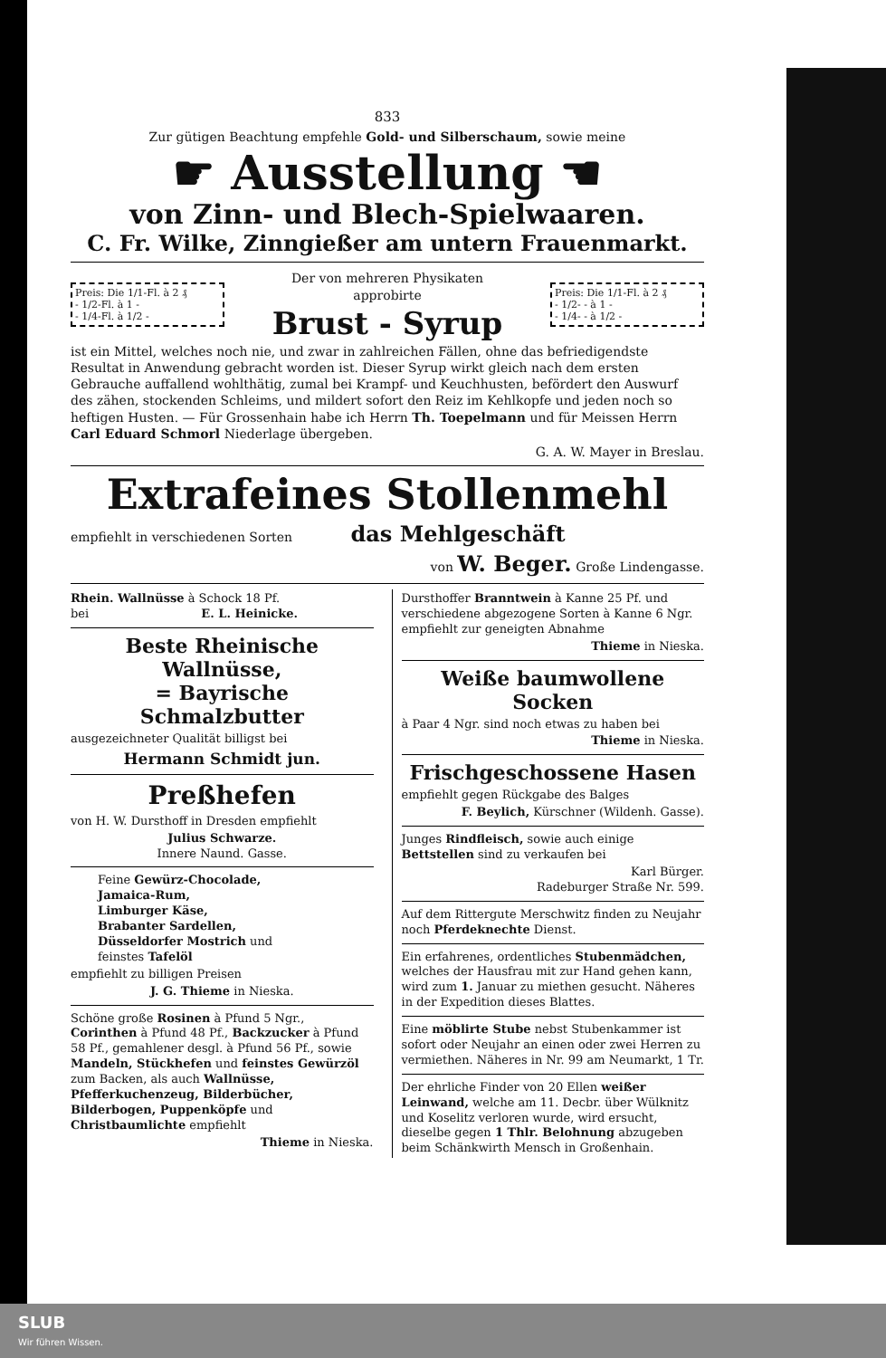833
Zur gütigen Beachtung empfehle Gold- und Silberschaum, sowie meine
☛ Ausstellung ☚
von Zinn- und Blech-Spielwaaren.
C. Fr. Wilke, Zinngießer am untern Frauenmarkt.
Preis: Die 1/1-Fl. à 2 ₰
- 1/2-Fl. à 1 -
- 1/4-Fl. à 1/2 -
Der von mehreren Physikaten
approbirte
Brust - Syrup
Preis: Die 1/1-Fl. à 2 ₰
- 1/2- - à 1 -
- 1/4- - à 1/2 -
ist ein Mittel, welches noch nie, und zwar in zahlreichen Fällen, ohne das befriedigendste Resultat in Anwendung gebracht worden ist. Dieser Syrup wirkt gleich nach dem ersten Gebrauche auffallend wohlthätig, zumal bei Krampf- und Keuchhusten, befördert den Auswurf des zähen, stockenden Schleims, und mildert sofort den Reiz im Kehlkopfe und jeden noch so heftigen Husten. — Für Grossenhain habe ich Herrn Th. Toepelmann und für Meissen Herrn Carl Eduard Schmorl Niederlage übergeben.
G. A. W. Mayer in Breslau.
Extrafeines Stollenmehl
empfiehlt in verschiedenen Sorten das Mehlgeschäft
von W. Beger. Große Lindengasse.
Rhein. Wallnüsse à Schock 18 Pf.
bei E. L. Heinicke.
Beste Rheinische Wallnüsse,
= Bayrische Schmalzbutter
ausgezeichneter Qualität billigst bei
Hermann Schmidt jun.
Preßhefen
von H. W. Dursthoff in Dresden empfiehlt
Julius Schwarze.
Innere Naund. Gasse.
Feine Gewürz-Chocolade,
Jamaica-Rum,
Limburger Käse,
Brabanter Sardellen,
Düsseldorfer Mostrich und
feinstes Tafelöl
empfiehlt zu billigen Preisen
J. G. Thieme in Nieska.
Schöne große Rosinen à Pfund 5 Ngr., Corinthen à Pfund 48 Pf., Backzucker à Pfund 58 Pf., gemahlener desgl. à Pfund 56 Pf., sowie Mandeln, Stückhefen und feinstes Gewürzöl zum Backen, als auch Wallnüsse, Pfefferkuchenzeug, Bilderbücher, Bilderbogen, Puppenköpfe und Christbaumlichte empfiehlt
Thieme in Nieska.
Dursthoffer Branntwein à Kanne 25 Pf. und verschiedene abgezogene Sorten à Kanne 6 Ngr. empfiehlt zur geneigten Abnahme
Thieme in Nieska.
Weiße baumwollene Socken
à Paar 4 Ngr. sind noch etwas zu haben bei
Thieme in Nieska.
Frischgeschossene Hasen
empfiehlt gegen Rückgabe des Balges
F. Beylich, Kürschner (Wildenh. Gasse).
Junges Rindfleisch, sowie auch einige Bettstellen sind zu verkaufen bei
Karl Bürger.
Radeburger Straße Nr. 599.
Auf dem Rittergute Merschwitz finden zu Neujahr noch Pferdeknechte Dienst.
Ein erfahrenes, ordentliches Stubenmädchen, welches der Hausfrau mit zur Hand gehen kann, wird zum 1. Januar zu miethen gesucht. Näheres in der Expedition dieses Blattes.
Eine möblirte Stube nebst Stubenkammer ist sofort oder Neujahr an einen oder zwei Herren zu vermiethen. Näheres in Nr. 99 am Neumarkt, 1 Tr.
Der ehrliche Finder von 20 Ellen weißer Leinwand, welche am 11. Decbr. über Wülknitz und Koselitz verloren wurde, wird ersucht, dieselbe gegen 1 Thlr. Belohnung abzugeben beim Schänkwirth Mensch in Großenhain.
SLUB
Wir führen Wissen.